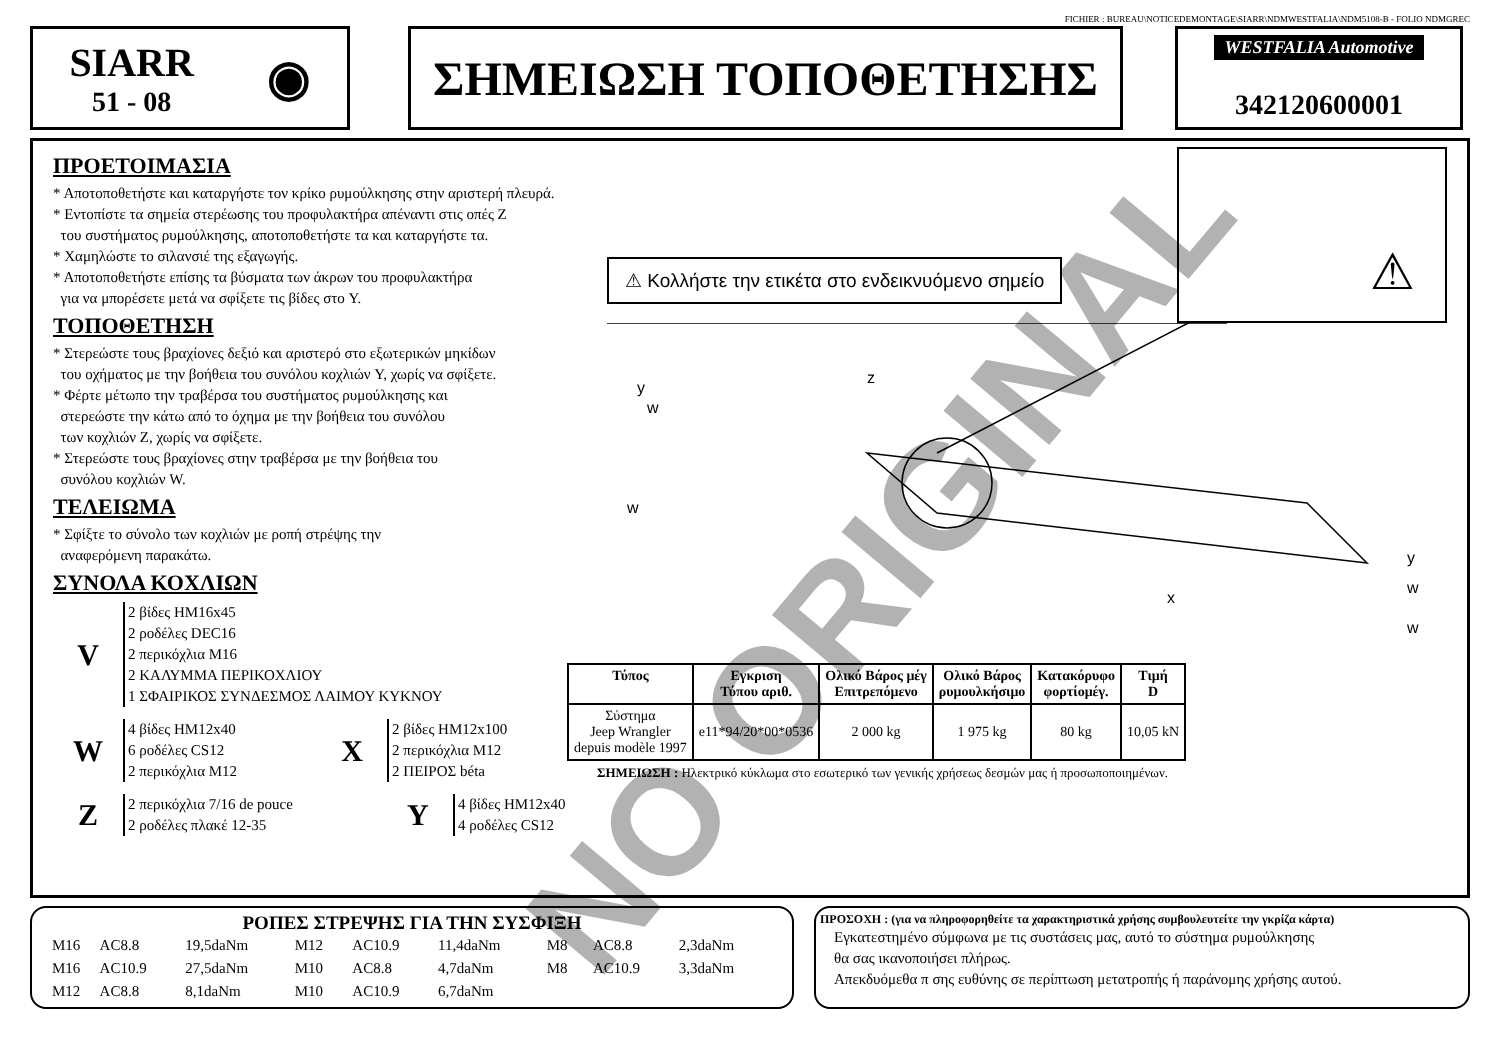FICHIER : BUREAU\NOTICEDEMONTAGE\SIARR\NDMWESTFALIA\NDM5108-B - FOLIO NDMGREC
SIARR
51 - 08
◉
ΣΗΜΕΙΩΣΗ ΤΟΠΟΘΕΤΗΣΗΣ
WESTFALIA Automotive
342120600001
ΠΡΟΕΤΟΙΜΑΣΙΑ
* Αποτοποθετήστε και καταργήστε τον κρίκο ρυμούλκησης στην αριστερή πλευρά.
* Εντοπίστε τα σημεία στερέωσης του προφυλακτήρα απέναντι στις οπές Z
του συστήματος ρυμούλκησης, αποτοποθετήστε τα και καταργήστε τα.
* Χαμηλώστε το σιλανσιέ της εξαγωγής.
* Αποτοποθετήστε επίσης τα βύσματα των άκρων του προφυλακτήρα
για να μπορέσετε μετά να σφίξετε τις βίδες στο Y.
ΤΟΠΟΘΕΤΗΣΗ
* Στερεώστε τους βραχίονες δεξιό και αριστερό στο εξωτερικών μηκίδων
του οχήματος με την βοήθεια του συνόλου κοχλιών Y, χωρίς να σφίξετε.
* Φέρτε μέτωπο την τραβέρσα του συστήματος ρυμούλκησης και
στερεώστε την κάτω από το όχημα με την βοήθεια του συνόλου
των κοχλιών Z, χωρίς να σφίξετε.
* Στερεώστε τους βραχίονες στην τραβέρσα με την βοήθεια του
συνόλου κοχλιών W.
ΤΕΛΕΙΩΜΑ
* Σφίξτε το σύνολο των κοχλιών με ροπή στρέψης την
αναφερόμενη παρακάτω.
ΣΥΝΟΛΑ ΚΟΧΛΙΩΝ
V
2 βίδες HM16x45
2 ροδέλες DEC16
2 περικόχλια M16
2 ΚΑΛΥΜΜΑ ΠΕΡΙΚΟΧΛΙΟΥ
1 ΣΦΑΙΡΙΚΟΣ ΣΥΝΔΕΣΜΟΣ ΛΑΙΜΟΥ ΚΥΚΝΟΥ
W
4 βίδες HM12x40
6 ροδέλες CS12
2 περικόχλια M12
X
2 βίδες HM12x100
2 περικόχλια M12
2 ΠΕΙΡΟΣ béta
Z
2 περικόχλια 7/16 de pouce
2 ροδέλες πλακέ 12-35
Y
4 βίδες HM12x40
4 ροδέλες CS12
⚠ Κολλήστε την ετικέτα στο ενδεικνυόμενο σημείο
⚠
y
w
w
z
y
w
w
x
| Τύπος | Εγκριση Τύπου αριθ. | Ολικό Βάρος μέγ Επιτρεπόμενο | Ολικό Βάρος ρυμουλκήσιμο | Κατακόρυφο φορτίομέγ. | Τιμή D |
| --- | --- | --- | --- | --- | --- |
| Σύστημα Jeep Wrangler depuis modèle 1997 | e11*94/20*00*0536 | 2 000 kg | 1 975 kg | 80 kg | 10,05 kN |
ΣΗΜΕΙΩΣΗ : Ηλεκτρικό κύκλωμα στο εσωτερικό των γενικής χρήσεως δεσμών μας ή προσωποποιημένων.
ΡΟΠΕΣ ΣΤΡΕΨΗΣ ΓΙΑ ΤΗΝ ΣΥΣΦΙΞΗ
| M16 | AC8.8 | 19,5daNm | M12 | AC10.9 | 11,4daNm | M8 | AC8.8 | 2,3daNm |
| M16 | AC10.9 | 27,5daNm | M10 | AC8.8 | 4,7daNm | M8 | AC10.9 | 3,3daNm |
| M12 | AC8.8 | 8,1daNm | M10 | AC10.9 | 6,7daNm | | | |
ΠΡΟΣΟΧΗ : (για να πληροφορηθείτε τα χαρακτηριστικά χρήσης συμβουλευτείτε την γκρίζα κάρτα)
Εγκατεστημένο σύμφωνα με τις συστάσεις μας, αυτό το σύστημα ρυμούλκησης
θα σας ικανοποιήσει πλήρως.
Απεκδυόμεθα π σης ευθύνης σε περίπτωση μετατροπής ή παράνομης χρήσης αυτού.
NO ORIGINAL